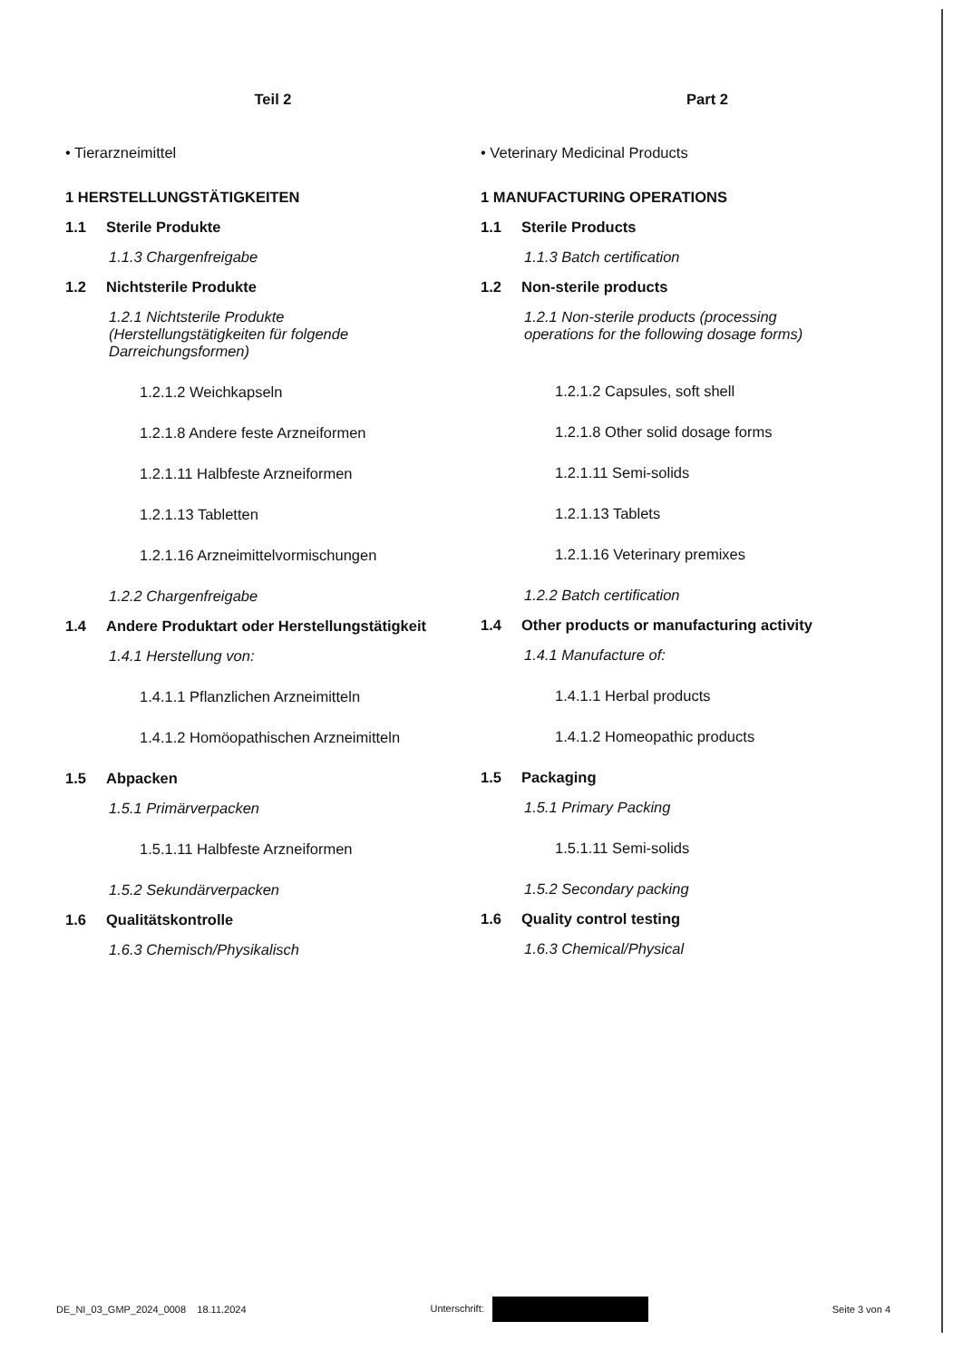Teil 2
• Tierarzneimittel
1 HERSTELLUNGSTÄTIGKEITEN
1.1 Sterile Produkte
1.1.3 Chargenfreigabe
1.2 Nichtsterile Produkte
1.2.1 Nichtsterile Produkte
(Herstellungstätigkeiten für folgende
Darreichungsformen)
1.2.1.2 Weichkapseln
1.2.1.8 Andere feste Arzneiformen
1.2.1.11 Halbfeste Arzneiformen
1.2.1.13 Tabletten
1.2.1.16 Arzneimittelvormischungen
1.2.2 Chargenfreigabe
1.4 Andere Produktart oder Herstellungstätigkeit
1.4.1 Herstellung von:
1.4.1.1 Pflanzlichen Arzneimitteln
1.4.1.2 Homöopathischen Arzneimitteln
1.5 Abpacken
1.5.1 Primärverpacken
1.5.1.11 Halbfeste Arzneiformen
1.5.2 Sekundärverpacken
1.6 Qualitätskontrolle
1.6.3 Chemisch/Physikalisch
Part 2
• Veterinary Medicinal Products
1 MANUFACTURING OPERATIONS
1.1 Sterile Products
1.1.3 Batch certification
1.2 Non-sterile products
1.2.1 Non-sterile products (processing
operations for the following dosage forms)
1.2.1.2 Capsules, soft shell
1.2.1.8 Other solid dosage forms
1.2.1.11 Semi-solids
1.2.1.13 Tablets
1.2.1.16 Veterinary premixes
1.2.2 Batch certification
1.4 Other products or manufacturing activity
1.4.1 Manufacture of:
1.4.1.1 Herbal products
1.4.1.2 Homeopathic products
1.5 Packaging
1.5.1 Primary Packing
1.5.1.11 Semi-solids
1.5.2 Secondary packing
1.6 Quality control testing
1.6.3 Chemical/Physical
DE_NI_03_GMP_2024_0008 18.11.2024 Unterschrift: Seite 3 von 4